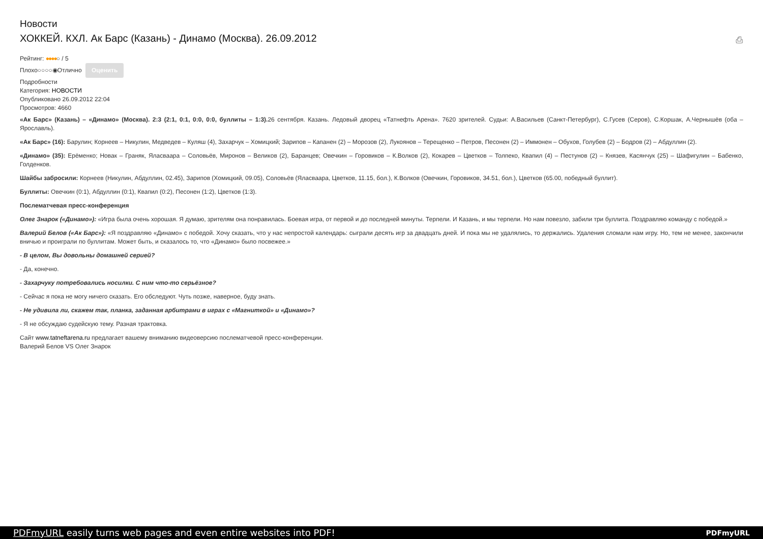Новости
ХОККЕЙ. КХЛ. Ак Барс (Казань) - Динамо (Москва). 26.09.2012 ⎙
Рейтинг: ●●●●○ / 5
Плохо○○○○◉Отлично Оценить
Подробности
Категория: НОВОСТИ
Опубликовано 26.09.2012 22:04
Просмотров: 4660
«Ак Барс» (Казань) – «Динамо» (Москва). 2:3 (2:1, 0:1, 0:0, 0:0, буллиты – 1:3). 26 сентября. Казань. Ледовый дворец «Татнефть Арена». 7620 зрителей. Судьи: А.Васильев (Санкт-Петербург), С.Гусев (Серов), С.Коршак, А.Чернышёв (оба – Ярославль).
«Ак Барс» (16): Барулин; Корнеев – Никулин, Медведев – Куляш (4), Захарчук – Хомицкий; Зарипов – Капанен (2) – Морозов (2), Лукоянов – Терещенко – Петров, Песонен (2) – Иммонен – Обухов, Голубев (2) – Бодров (2) – Абдуллин (2).
«Динамо» (35): Ерёменко; Новак – Граняк, Яласваара – Соловьёв, Миронов – Великов (2), Баранцев; Овечкин – Горовиков – К.Волков (2), Кокарев – Цветков – Толпеко, Квапил (4) – Пестунов (2) – Князев, Касянчук (25) – Шафигулин – Бабенко, Голденков.
Шайбы забросили: Корнеев (Никулин, Абдуллин, 02.45), Зарипов (Хомицкий, 09.05), Соловьёв (Яласваара, Цветков, 11.15, бол.), К.Волков (Овечкин, Горовиков, 34.51, бол.), Цветков (65.00, победный буллит).
Буллиты: Овечкин (0:1), Абдуллин (0:1), Квапил (0:2), Песонен (1:2), Цветков (1:3).
Послематчевая пресс-конференция
Олег Знарок («Динамо»): «Игра была очень хорошая. Я думаю, зрителям она понравилась. Боевая игра, от первой и до последней минуты. Терпели. И Казань, и мы терпели. Но нам повезло, забили три буллита. Поздравляю команду с победой.»
Валерий Белов («Ак Барс»): «Я поздравляю «Динамо» с победой. Хочу сказать, что у нас непростой календарь: сыграли десять игр за двадцать дней. И пока мы не удалялись, то держались. Удаления сломали нам игру. Но, тем не менее, закончили вничью и проиграли по буллитам. Может быть, и сказалось то, что «Динамо» было посвежее.»
- В целом, Вы довольны домашней серией?
- Да, конечно.
- Захарчуку потребовались носилки. С ним что-то серьёзное?
- Сейчас я пока не могу ничего сказать. Его обследуют. Чуть позже, наверное, буду знать.
- Не удивила ли, скажем так, планка, заданная арбитрами в играх с «Магниткой» и «Динамо»?
- Я не обсуждаю судейскую тему. Разная трактовка.
Сайт www.tatneftarena.ru предлагает вашему вниманию видеоверсию послематчевой пресс-конференции.
Валерий Белов VS Олег Знарок
PDFmyURL easily turns web pages and even entire websites into PDF! PDFmyURL